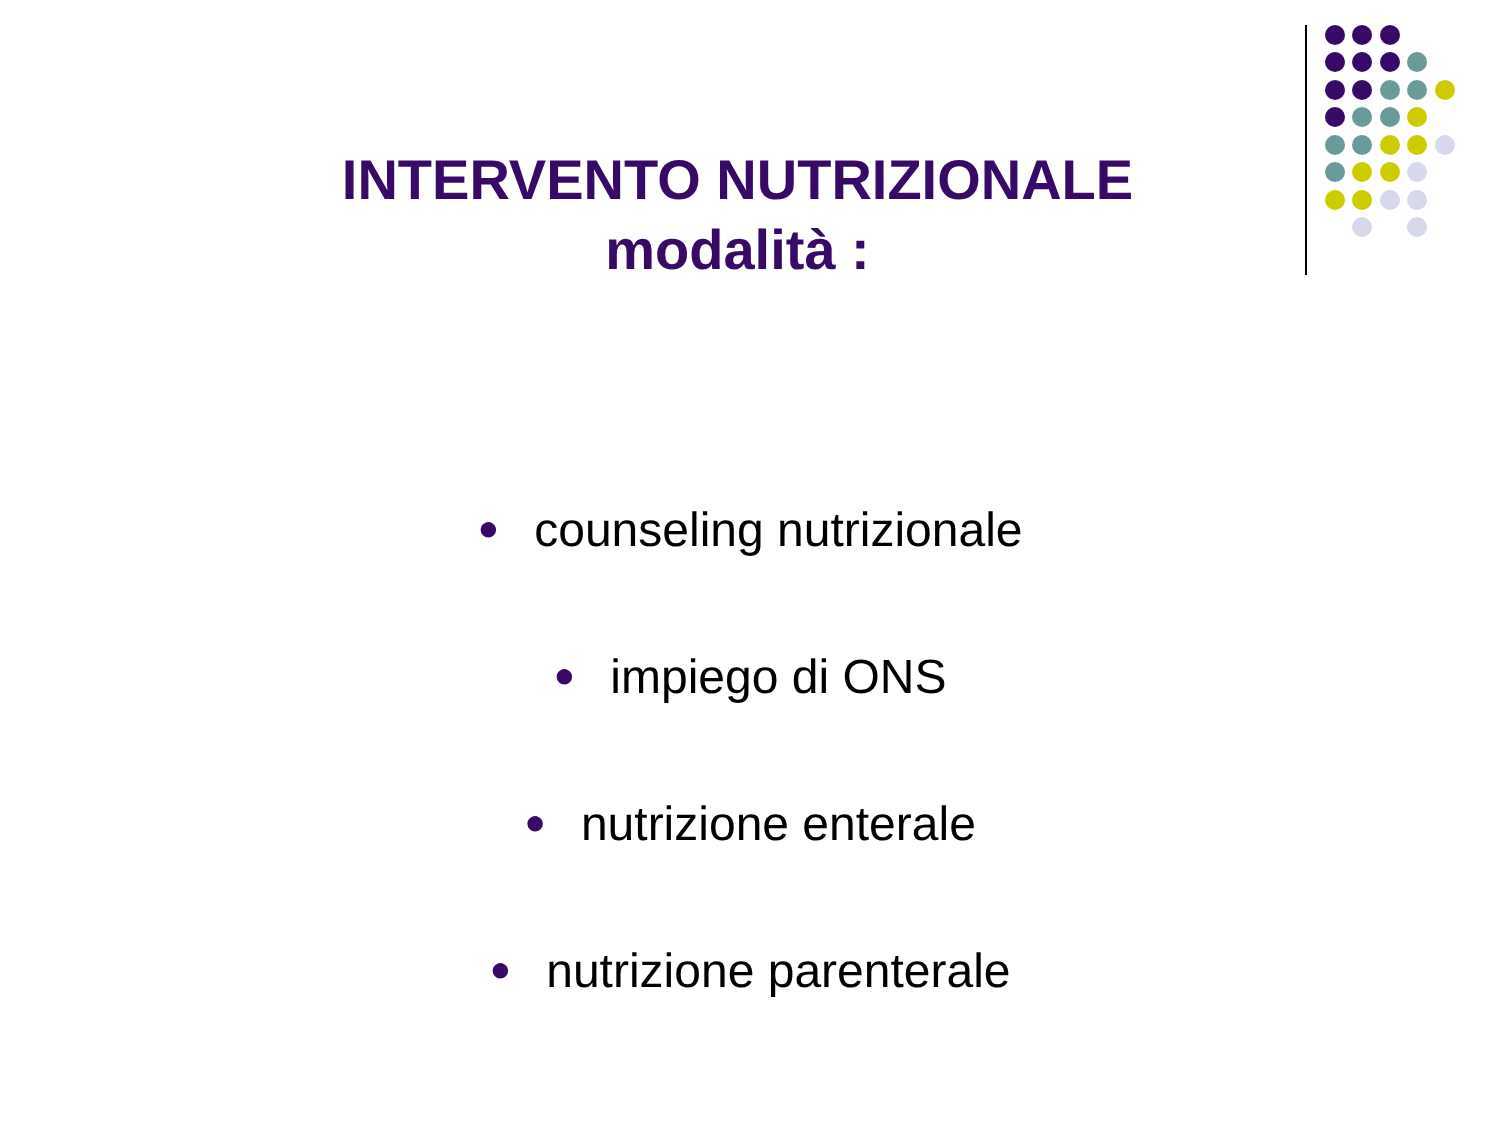INTERVENTO NUTRIZIONALE
modalità :
● counseling nutrizionale
● impiego di ONS
● nutrizione enterale
● nutrizione parenterale